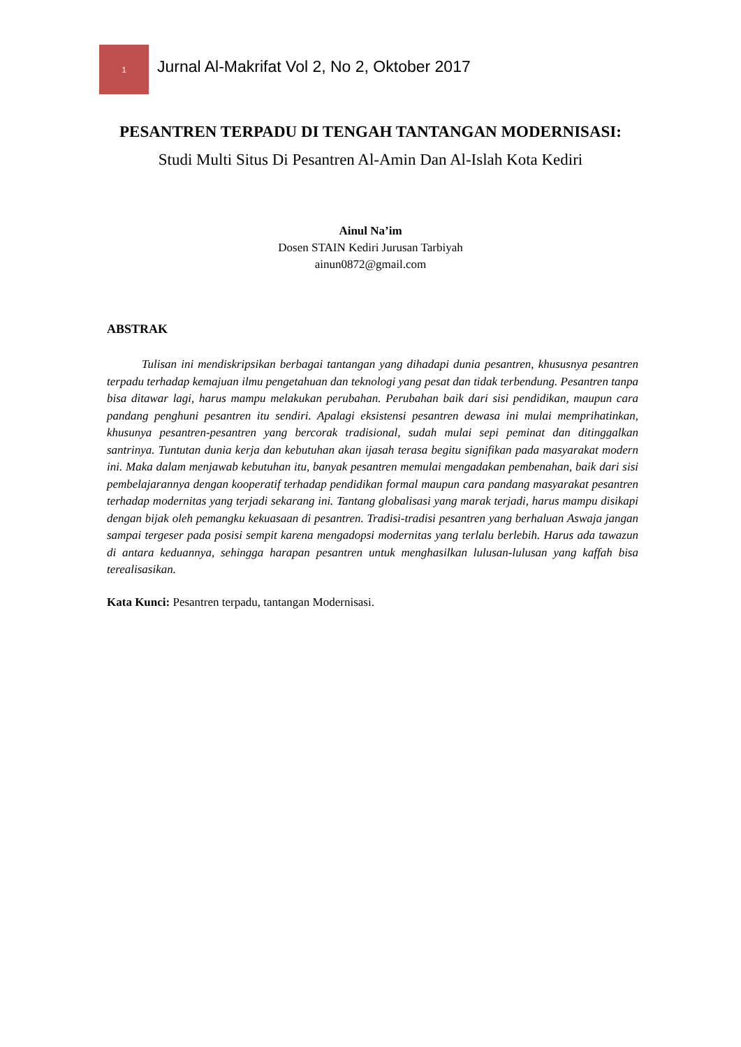1
Jurnal Al-Makrifat Vol 2, No 2, Oktober 2017
PESANTREN TERPADU DI TENGAH TANTANGAN MODERNISASI: Studi Multi Situs Di Pesantren Al-Amin Dan Al-Islah Kota Kediri
Ainul Na’im
Dosen STAIN Kediri Jurusan Tarbiyah
ainun0872@gmail.com
ABSTRAK
Tulisan ini mendiskripsikan berbagai tantangan yang dihadapi dunia pesantren, khususnya pesantren terpadu terhadap kemajuan ilmu pengetahuan dan teknologi yang pesat dan tidak terbendung. Pesantren tanpa bisa ditawar lagi, harus mampu melakukan perubahan. Perubahan baik dari sisi pendidikan, maupun cara pandang penghuni pesantren itu sendiri. Apalagi eksistensi pesantren dewasa ini mulai memprihatinkan, khusunya pesantren-pesantren yang bercorak tradisional, sudah mulai sepi peminat dan ditinggalkan santrinya. Tuntutan dunia kerja dan kebutuhan akan ijasah terasa begitu signifikan pada masyarakat modern ini. Maka dalam menjawab kebutuhan itu, banyak pesantren memulai mengadakan pembenahan, baik dari sisi pembelajarannya dengan kooperatif terhadap pendidikan formal maupun cara pandang masyarakat pesantren terhadap modernitas yang terjadi sekarang ini. Tantang globalisasi yang marak terjadi, harus mampu disikapi dengan bijak oleh pemangku kekuasaan di pesantren. Tradisi-tradisi pesantren yang berhaluan Aswaja jangan sampai tergeser pada posisi sempit karena mengadopsi modernitas yang terlalu berlebih. Harus ada tawazun di antara keduannya, sehingga harapan pesantren untuk menghasilkan lulusan-lulusan yang kaffah bisa terealisasikan.
Kata Kunci: Pesantren terpadu, tantangan Modernisasi.